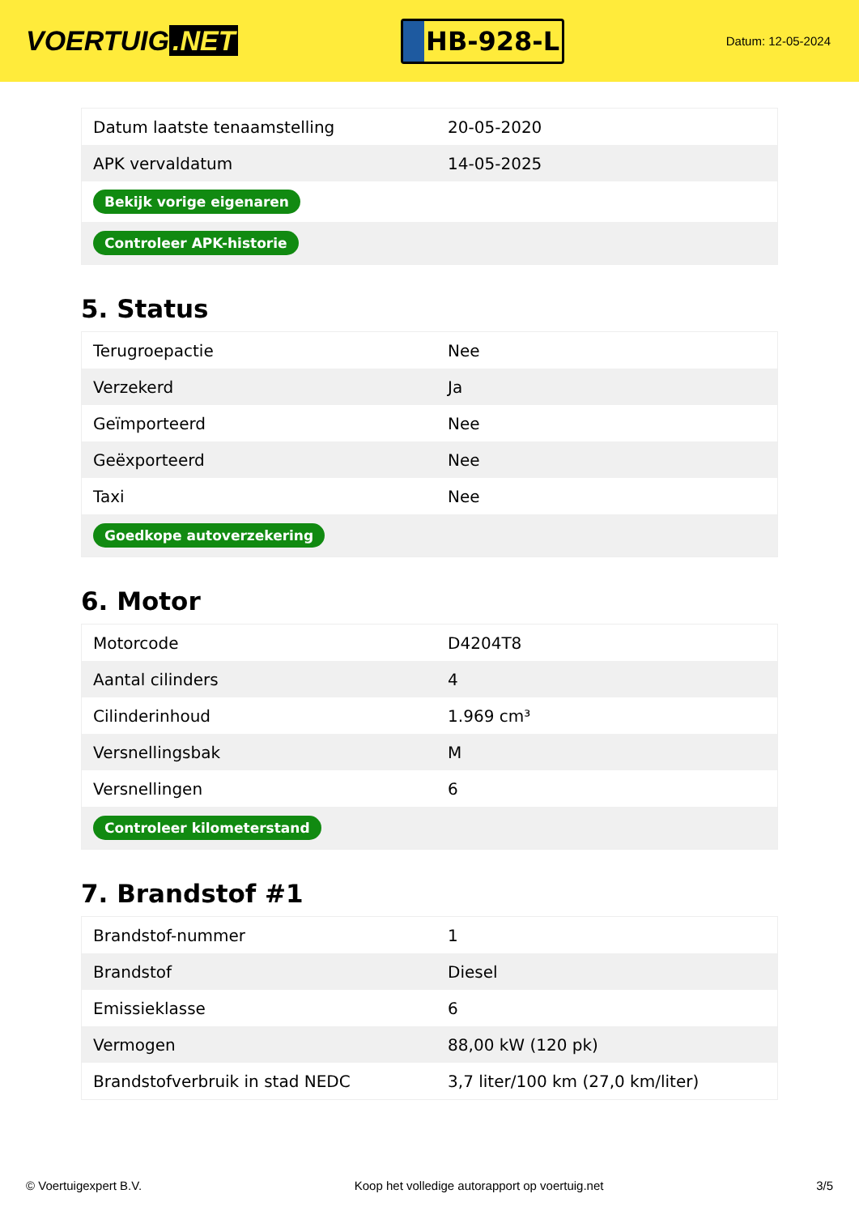VOERTUIG.NET
HB-928-L
Datum: 12-05-2024
| Datum laatste tenaamstelling | 20-05-2020 |
| APK vervaldatum | 14-05-2025 |
| Bekijk vorige eigenaren | |
| Controleer APK-historie | |
5. Status
| Terugroepactie | Nee |
| Verzekerd | Ja |
| Geïmporteerd | Nee |
| Geëxporteerd | Nee |
| Taxi | Nee |
| Goedkope autoverzekering | |
6. Motor
| Motorcode | D4204T8 |
| Aantal cilinders | 4 |
| Cilinderinhoud | 1.969 cm³ |
| Versnellingsbak | M |
| Versnellingen | 6 |
| Controleer kilometerstand | |
7. Brandstof #1
| Brandstof-nummer | 1 |
| Brandstof | Diesel |
| Emissieklasse | 6 |
| Vermogen | 88,00 kW (120 pk) |
| Brandstofverbruik in stad NEDC | 3,7 liter/100 km (27,0 km/liter) |
© Voertuigexpert B.V. Koop het volledige autorapport op voertuig.net 3/5